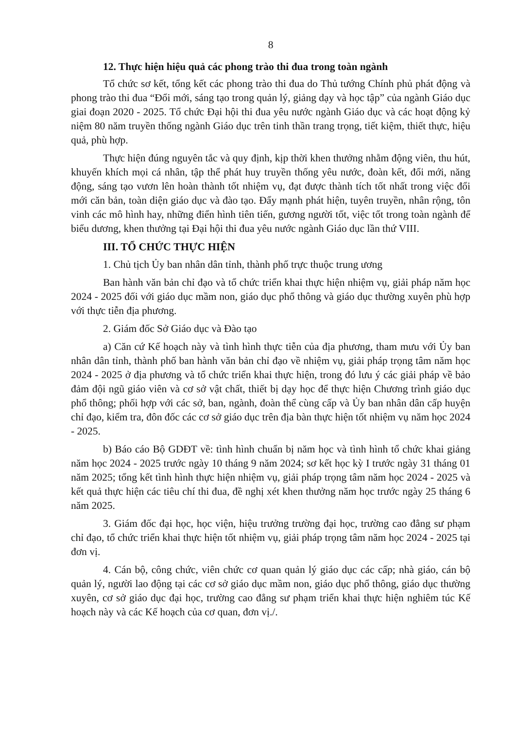8
12. Thực hiện hiệu quả các phong trào thi đua trong toàn ngành
Tổ chức sơ kết, tổng kết các phong trào thi đua do Thủ tướng Chính phủ phát động và phong trào thi đua “Đổi mới, sáng tạo trong quản lý, giảng dạy và học tập” của ngành Giáo dục giai đoạn 2020 - 2025. Tổ chức Đại hội thi đua yêu nước ngành Giáo dục và các hoạt động kỷ niệm 80 năm truyền thống ngành Giáo dục trên tinh thần trang trọng, tiết kiệm, thiết thực, hiệu quả, phù hợp.
Thực hiện đúng nguyên tắc và quy định, kịp thời khen thưởng nhằm động viên, thu hút, khuyến khích mọi cá nhân, tập thể phát huy truyền thống yêu nước, đoàn kết, đổi mới, năng động, sáng tạo vươn lên hoàn thành tốt nhiệm vụ, đạt được thành tích tốt nhất trong việc đổi mới căn bản, toàn diện giáo dục và đào tạo. Đẩy mạnh phát hiện, tuyên truyền, nhân rộng, tôn vinh các mô hình hay, những điển hình tiên tiến, gương người tốt, việc tốt trong toàn ngành để biểu dương, khen thưởng tại Đại hội thi đua yêu nước ngành Giáo dục lần thứ VIII.
III. TỔ CHỨC THỰC HIỆN
1. Chủ tịch Ủy ban nhân dân tỉnh, thành phố trực thuộc trung ương
Ban hành văn bản chỉ đạo và tổ chức triển khai thực hiện nhiệm vụ, giải pháp năm học 2024 - 2025 đối với giáo dục mầm non, giáo dục phổ thông và giáo dục thường xuyên phù hợp với thực tiễn địa phương.
2. Giám đốc Sở Giáo dục và Đào tạo
a) Căn cứ Kế hoạch này và tình hình thực tiễn của địa phương, tham mưu với Ủy ban nhân dân tỉnh, thành phố ban hành văn bản chỉ đạo về nhiệm vụ, giải pháp trọng tâm năm học 2024 - 2025 ở địa phương và tổ chức triển khai thực hiện, trong đó lưu ý các giải pháp về bảo đảm đội ngũ giáo viên và cơ sở vật chất, thiết bị dạy học để thực hiện Chương trình giáo dục phổ thông; phối hợp với các sở, ban, ngành, đoàn thể cùng cấp và Ủy ban nhân dân cấp huyện chỉ đạo, kiểm tra, đôn đốc các cơ sở giáo dục trên địa bàn thực hiện tốt nhiệm vụ năm học 2024 - 2025.
b) Báo cáo Bộ GDĐT về: tình hình chuẩn bị năm học và tình hình tổ chức khai giảng năm học 2024 - 2025 trước ngày 10 tháng 9 năm 2024; sơ kết học kỳ I trước ngày 31 tháng 01 năm 2025; tổng kết tình hình thực hiện nhiệm vụ, giải pháp trọng tâm năm học 2024 - 2025 và kết quả thực hiện các tiêu chí thi đua, đề nghị xét khen thưởng năm học trước ngày 25 tháng 6 năm 2025.
3. Giám đốc đại học, học viện, hiệu trưởng trường đại học, trường cao đẳng sư phạm chỉ đạo, tổ chức triển khai thực hiện tốt nhiệm vụ, giải pháp trọng tâm năm học 2024 - 2025 tại đơn vị.
4. Cán bộ, công chức, viên chức cơ quan quản lý giáo dục các cấp; nhà giáo, cán bộ quản lý, người lao động tại các cơ sở giáo dục mầm non, giáo dục phổ thông, giáo dục thường xuyên, cơ sở giáo dục đại học, trường cao đẳng sư phạm triển khai thực hiện nghiêm túc Kế hoạch này và các Kế hoạch của cơ quan, đơn vị./.